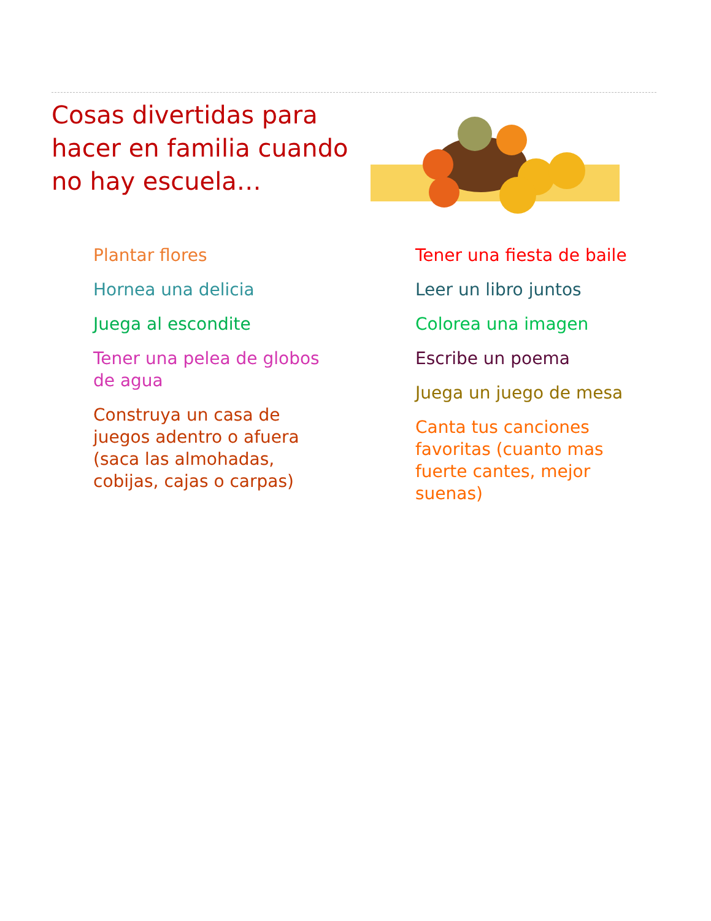Cosas divertidas para hacer en familia cuando no hay escuela…
Plantar flores
Hornea una delicia
Juega al escondite
Tener una pelea de globos de agua
Construya un casa de juegos adentro o afuera (saca las almohadas, cobijas, cajas o carpas)
Tener una fiesta de baile
Leer un libro juntos
Colorea una imagen
Escribe un poema
Juega un juego de mesa
Canta tus canciones favoritas (cuanto mas fuerte cantes, mejor suenas)